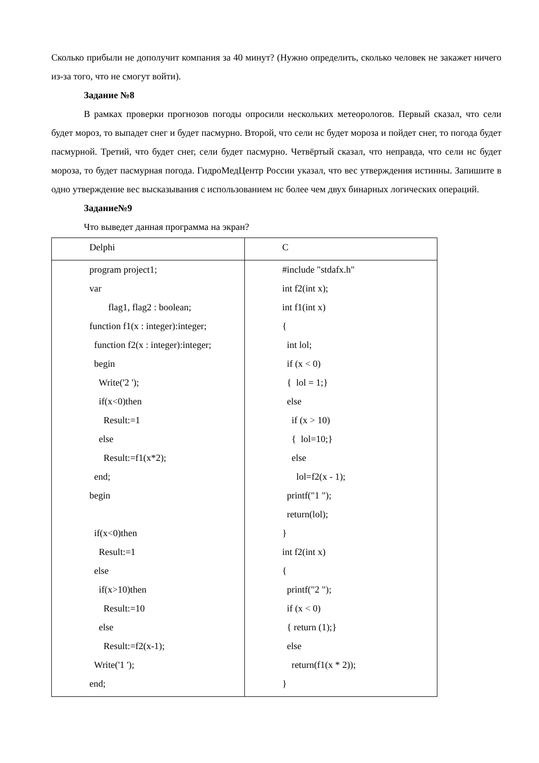Сколько прибыли не дополучит компания за 40 минут? (Нужно определить, сколько человек не закажет ничего из-за того, что не смогут войти).
Задание №8
В рамках проверки прогнозов погоды опросили нескольких метеорологов. Первый сказал, что сели будет мороз, то выпадет снег и будет пасмурно. Второй, что сели нс будет мороза и пойдет снег, то погода будет пасмурной. Третий, что будет снег, сели будет пасмурно. Четвёртый сказал, что неправда, что сели нс будет мороза, то будет пасмурная погода. ГидроМедЦентр России указал, что вес утверждения истинны. Запишите в одно утверждение вес высказывания с использованием нс более чем двух бинарных логических операций.
Задание№9
Что выведет данная программа на экран?
| Delphi | C |
| program project1; var flag1, flag2 : boolean; function f1(x : integer):integer; function f2(x : integer):integer; begin Write('2 '); if(x<0)then Result:=1 else Result:=f1(x*2); end; begin if(x<0)then Result:=1 else if(x>10)then Result:=10 else Result:=f2(x-1); Write('1 '); end; | #include "stdafx.h" int f2(int x); int f1(int x) { int lol; if (x < 0) { lol = 1;} else if (x > 10) { lol=10;} else lol=f2(x - 1); printf("1 "); return(lol); } int f2(int x) { printf("2 "); if (x < 0) { return (1);} else return(f1(x * 2)); } |